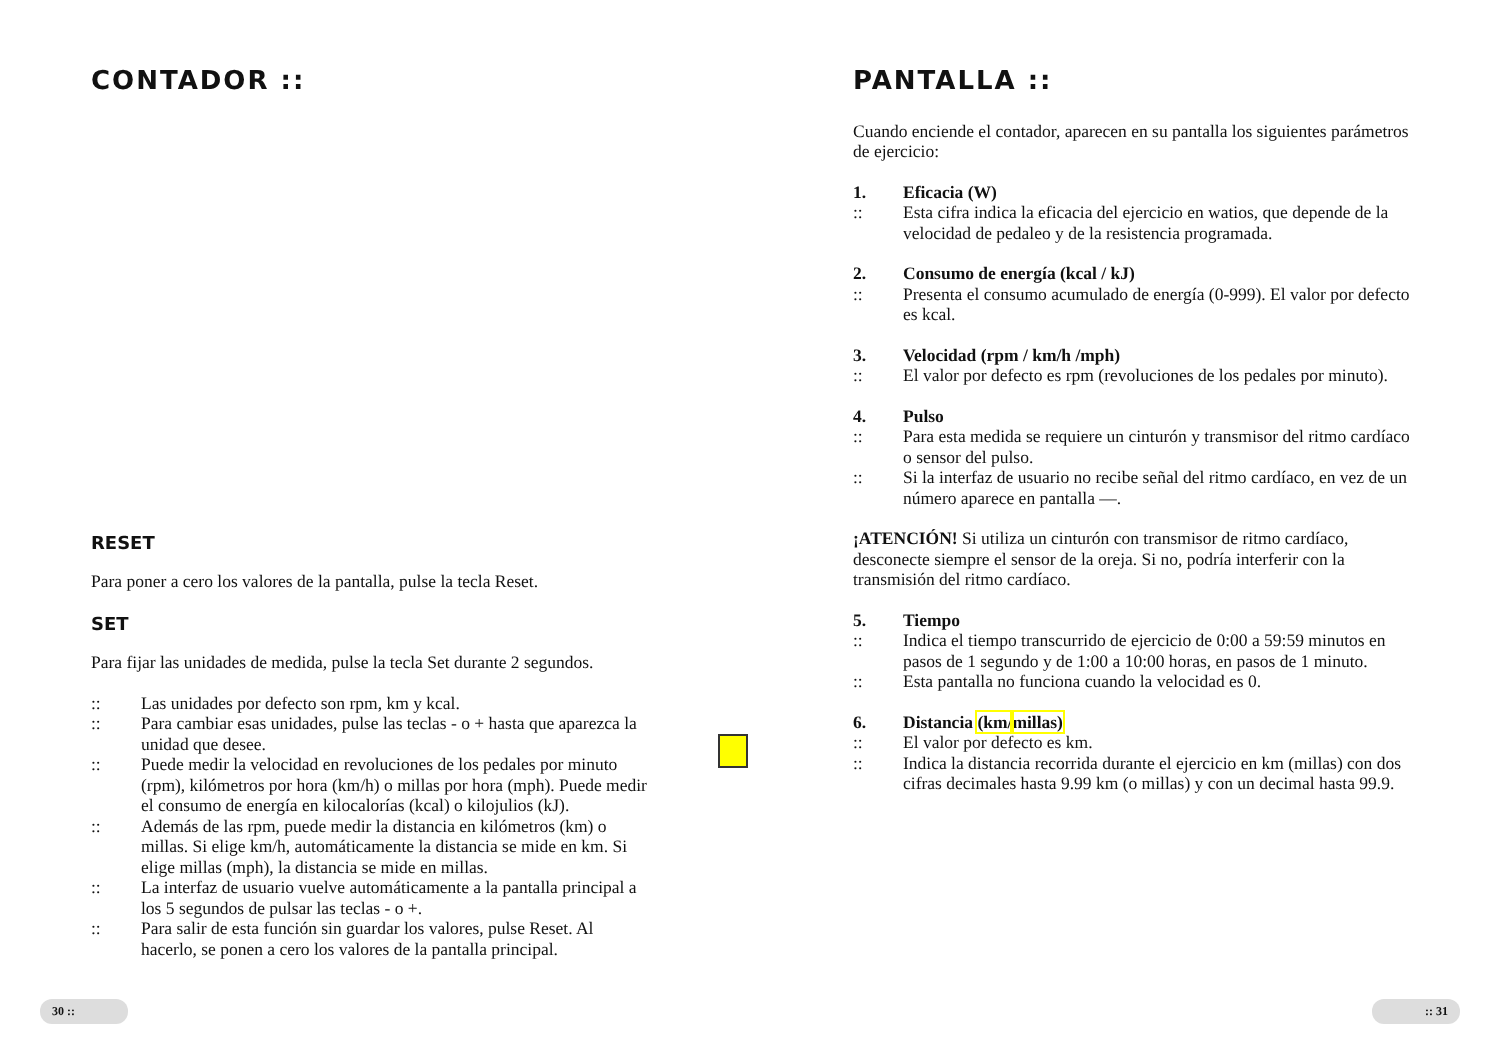CONTADOR ::
RESET
Para poner a cero los valores de la pantalla, pulse la tecla Reset.
SET
Para fijar las unidades de medida, pulse la tecla Set durante 2 segundos.
:: Las unidades por defecto son rpm, km y kcal.
:: Para cambiar esas unidades, pulse las teclas - o + hasta que aparezca la unidad que desee.
:: Puede medir la velocidad en revoluciones de los pedales por minuto (rpm), kilómetros por hora (km/h) o millas por hora (mph). Puede medir el consumo de energía en kilocalorías (kcal) o kilojulios (kJ).
:: Además de las rpm, puede medir la distancia en kilómetros (km) o millas. Si elige km/h, automáticamente la distancia se mide en km. Si elige millas (mph), la distancia se mide en millas.
:: La interfaz de usuario vuelve automáticamente a la pantalla principal a los 5 segundos de pulsar las teclas - o +.
:: Para salir de esta función sin guardar los valores, pulse Reset. Al hacerlo, se ponen a cero los valores de la pantalla principal.
30 ::
PANTALLA ::
Cuando enciende el contador, aparecen en su pantalla los siguientes parámetros de ejercicio:
1. Eficacia (W)
:: Esta cifra indica la eficacia del ejercicio en watios, que depende de la velocidad de pedaleo y de la resistencia programada.
2. Consumo de energía (kcal / kJ)
:: Presenta el consumo acumulado de energía (0-999). El valor por defecto es kcal.
3. Velocidad (rpm / km/h /mph)
:: El valor por defecto es rpm (revoluciones de los pedales por minuto).
4. Pulso
:: Para esta medida se requiere un cinturón y transmisor del ritmo cardíaco o sensor del pulso.
:: Si la interfaz de usuario no recibe señal del ritmo cardíaco, en vez de un número aparece en pantalla —.
¡ATENCIÓN! Si utiliza un cinturón con transmisor de ritmo cardíaco, desconecte siempre el sensor de la oreja. Si no, podría interferir con la transmisión del ritmo cardíaco.
5. Tiempo
:: Indica el tiempo transcurrido de ejercicio de 0:00 a 59:59 minutos en pasos de 1 segundo y de 1:00 a 10:00 horas, en pasos de 1 minuto.
:: Esta pantalla no funciona cuando la velocidad es 0.
6. Distancia (km/millas)
:: El valor por defecto es km.
:: Indica la distancia recorrida durante el ejercicio en km (millas) con dos cifras decimales hasta 9.99 km (o millas) y con un decimal hasta 99.9.
:: 31